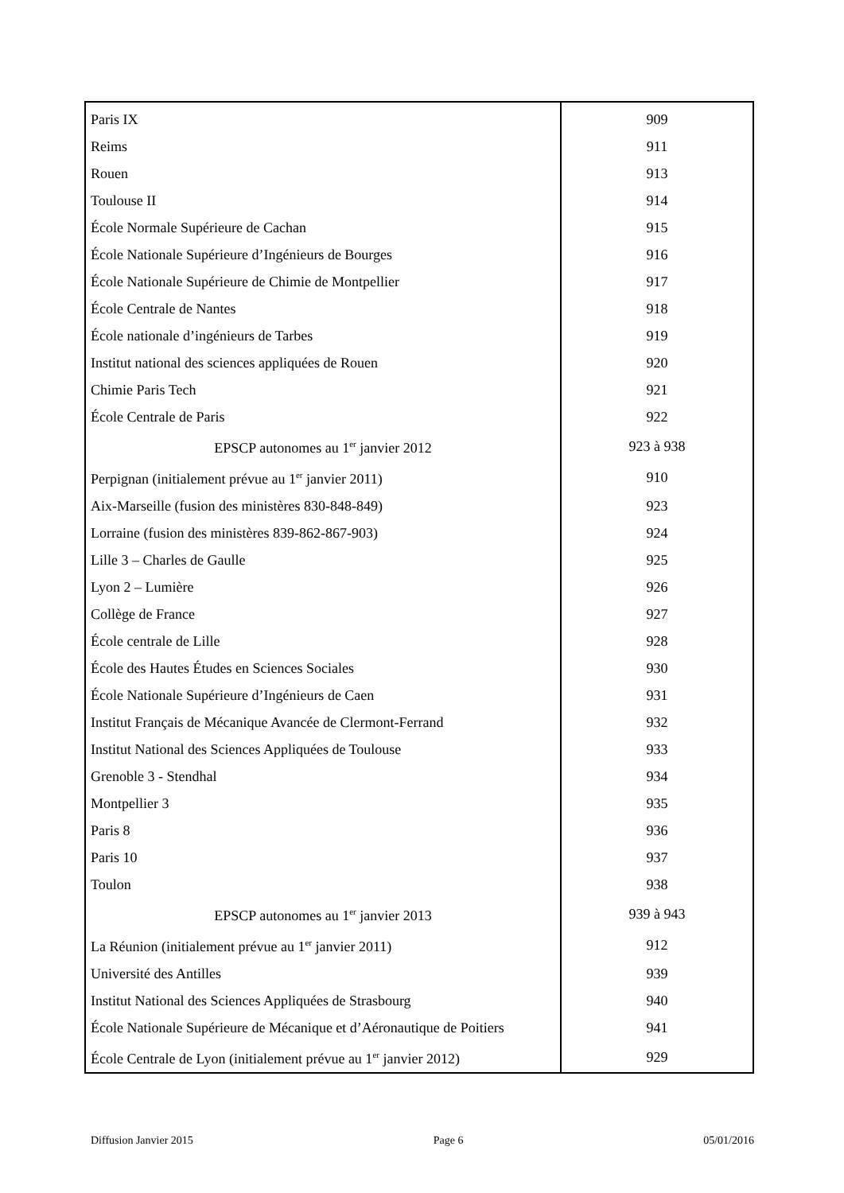| Paris IX | 909 |
| Reims | 911 |
| Rouen | 913 |
| Toulouse II | 914 |
| École Normale Supérieure de Cachan | 915 |
| École Nationale Supérieure d’Ingénieurs de Bourges | 916 |
| École Nationale Supérieure de Chimie de Montpellier | 917 |
| École Centrale de Nantes | 918 |
| École nationale d’ingénieurs de Tarbes | 919 |
| Institut national des sciences appliquées de Rouen | 920 |
| Chimie Paris Tech | 921 |
| École Centrale de Paris | 922 |
| EPSCP autonomes au 1<sup>er</sup> janvier 2012 | 923 à 938 |
| Perpignan (initialement prévue au 1<sup>er</sup> janvier 2011) | 910 |
| Aix-Marseille (fusion des ministères 830-848-849) | 923 |
| Lorraine (fusion des ministères 839-862-867-903) | 924 |
| Lille 3 – Charles de Gaulle | 925 |
| Lyon 2 – Lumière | 926 |
| Collège de France | 927 |
| École centrale de Lille | 928 |
| École des Hautes Études en Sciences Sociales | 930 |
| École Nationale Supérieure d’Ingénieurs de Caen | 931 |
| Institut Français de Mécanique Avancée de Clermont-Ferrand | 932 |
| Institut National des Sciences Appliquées de Toulouse | 933 |
| Grenoble 3 - Stendhal | 934 |
| Montpellier 3 | 935 |
| Paris 8 | 936 |
| Paris 10 | 937 |
| Toulon | 938 |
| EPSCP autonomes au 1<sup>er</sup> janvier 2013 | 939 à 943 |
| La Réunion (initialement prévue au 1<sup>er</sup> janvier 2011) | 912 |
| Université des Antilles | 939 |
| Institut National des Sciences Appliquées de Strasbourg | 940 |
| École Nationale Supérieure de Mécanique et d’Aéronautique de Poitiers | 941 |
| École Centrale de Lyon (initialement prévue au 1<sup>er</sup> janvier 2012) | 929 |
Diffusion Janvier 2015 Page 6 05/01/2016